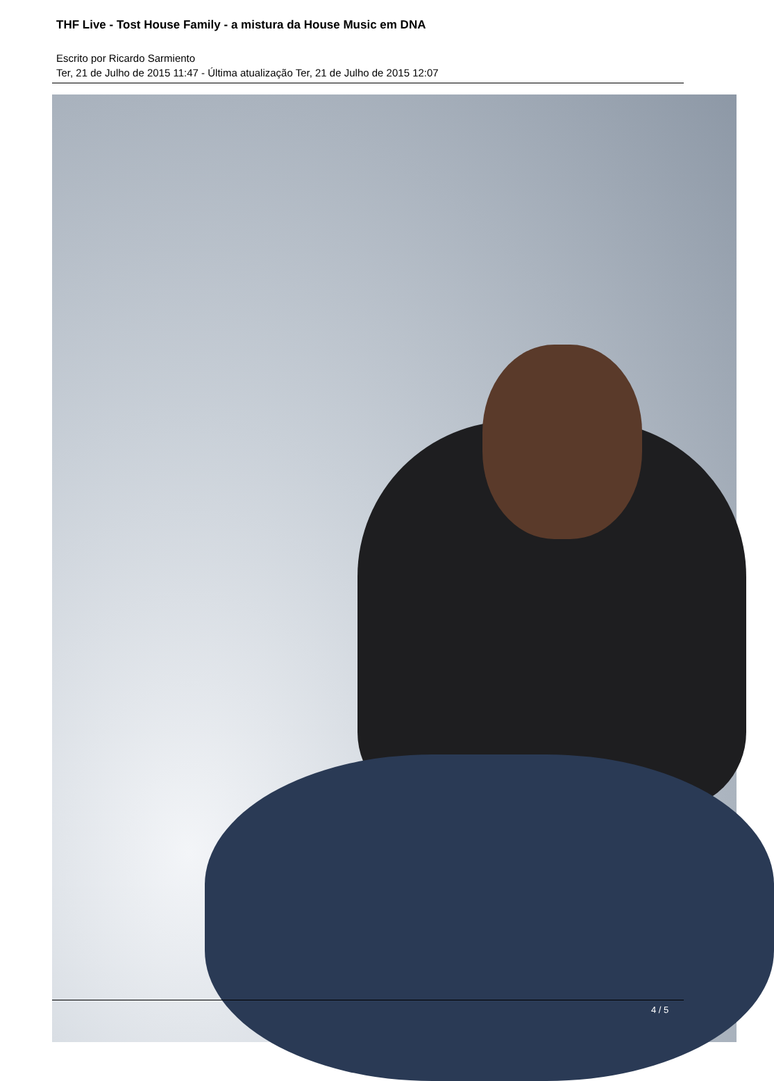THF Live - Tost House Family - a mistura da House Music em DNA
Escrito por Ricardo Sarmiento
Ter, 21 de Julho de 2015 11:47 - Última atualização Ter, 21 de Julho de 2015 12:07
4 / 5